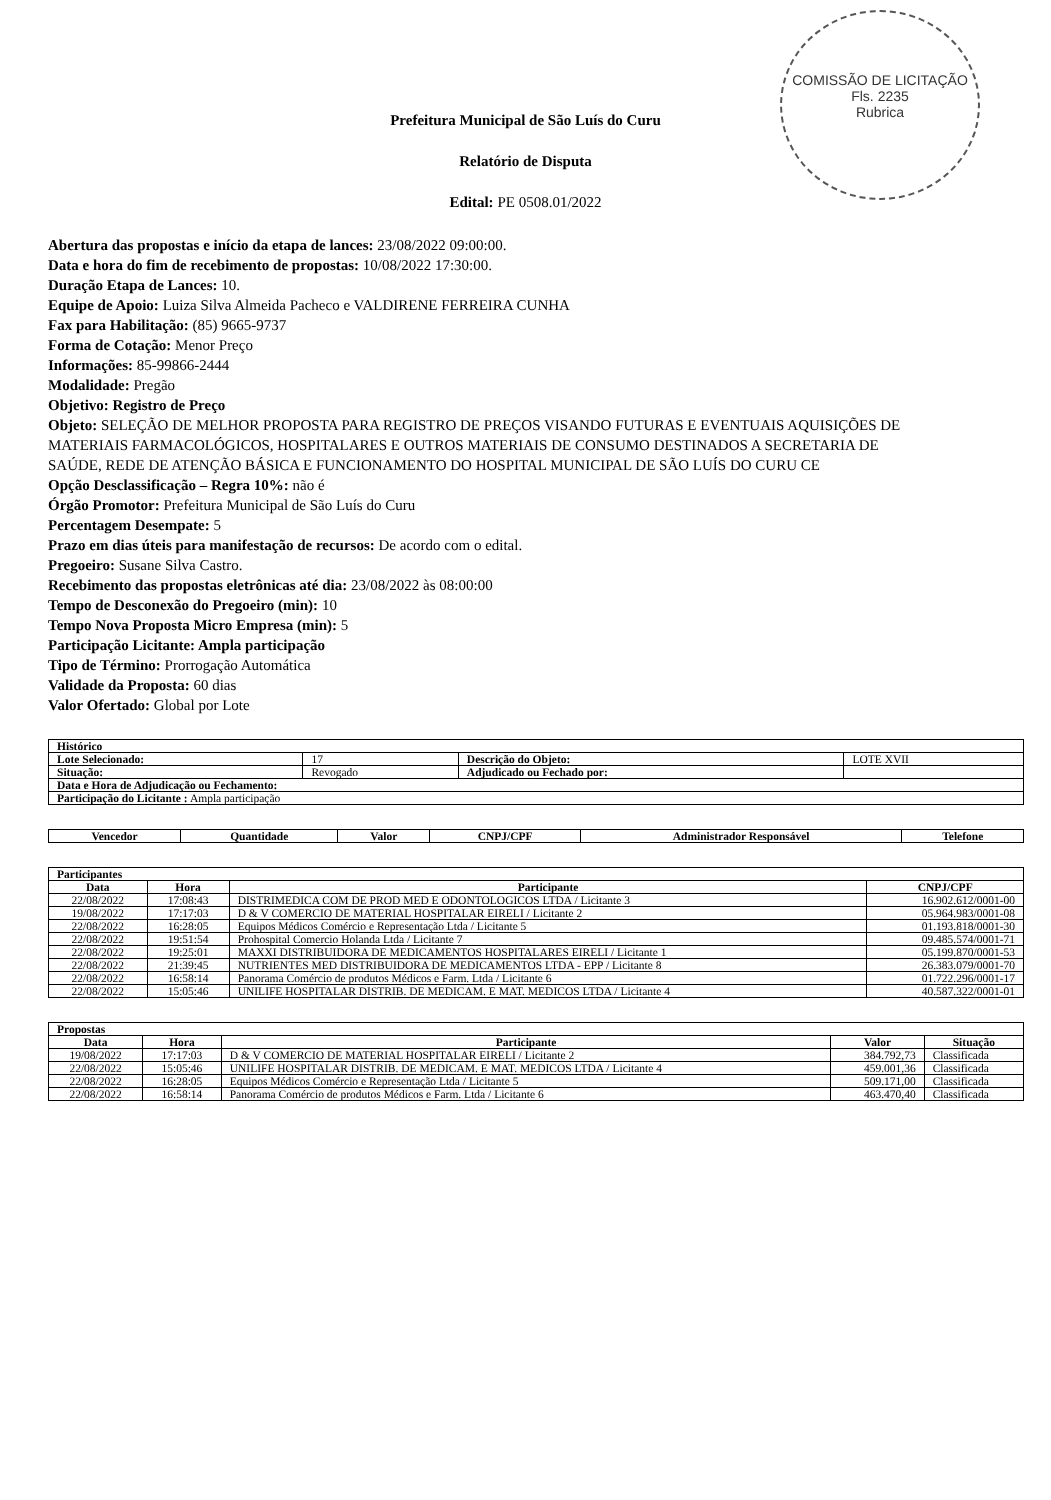COMISSÃO DE LICITAÇÃO
Fls. 2235
Rubrica
Prefeitura Municipal de São Luís do Curu
Relatório de Disputa
Edital: PE 0508.01/2022
Abertura das propostas e início da etapa de lances: 23/08/2022 09:00:00.
Data e hora do fim de recebimento de propostas: 10/08/2022 17:30:00.
Duração Etapa de Lances: 10.
Equipe de Apoio: Luiza Silva Almeida Pacheco e VALDIRENE FERREIRA CUNHA
Fax para Habilitação: (85) 9665-9737
Forma de Cotação: Menor Preço
Informações: 85-99866-2444
Modalidade: Pregão
Objetivo: Registro de Preço
Objeto: SELEÇÃO DE MELHOR PROPOSTA PARA REGISTRO DE PREÇOS VISANDO FUTURAS E EVENTUAIS AQUISIÇÕES DE MATERIAIS FARMACOLÓGICOS, HOSPITALARES E OUTROS MATERIAIS DE CONSUMO DESTINADOS A SECRETARIA DE SAÚDE, REDE DE ATENÇÃO BÁSICA E FUNCIONAMENTO DO HOSPITAL MUNICIPAL DE SÃO LUÍS DO CURU CE
Opção Desclassificação – Regra 10%: não é
Órgão Promotor: Prefeitura Municipal de São Luís do Curu
Percentagem Desempate: 5
Prazo em dias úteis para manifestação de recursos: De acordo com o edital.
Pregoeiro: Susane Silva Castro.
Recebimento das propostas eletrônicas até dia: 23/08/2022 às 08:00:00
Tempo de Desconexão do Pregoeiro (min): 10
Tempo Nova Proposta Micro Empresa (min): 5
Participação Licitante: Ampla participação
Tipo de Término: Prorrogação Automática
Validade da Proposta: 60 dias
Valor Ofertado: Global por Lote
| Histórico | | | |
| --- | --- | --- | --- |
| Lote Selecionado: | 17 | Descrição do Objeto: | LOTE XVII |
| Situação: | Revogado | Adjudicado ou Fechado por: | |
| Data e Hora de Adjudicação ou Fechamento: | | | |
| Participação do Licitante : Ampla participação | | | |
| Vencedor | Quantidade | Valor | CNPJ/CPF | Administrador Responsável | Telefone |
| --- | --- | --- | --- | --- | --- |
| Participantes | | | |
| --- | --- | --- | --- |
| Data | Hora | Participante | CNPJ/CPF |
| 22/08/2022 | 17:08:43 | DISTRIMEDICA COM DE PROD MED E ODONTOLOGICOS LTDA / Licitante 3 | 16.902.612/0001-00 |
| 19/08/2022 | 17:17:03 | D & V COMERCIO DE MATERIAL HOSPITALAR EIRELI / Licitante 2 | 05.964.983/0001-08 |
| 22/08/2022 | 16:28:05 | Equipos Médicos Comércio e Representação Ltda / Licitante 5 | 01.193.818/0001-30 |
| 22/08/2022 | 19:51:54 | Prohospital Comercio Holanda Ltda / Licitante 7 | 09.485.574/0001-71 |
| 22/08/2022 | 19:25:01 | MAXXI DISTRIBUIDORA DE MEDICAMENTOS HOSPITALARES EIRELI / Licitante 1 | 05.199.870/0001-53 |
| 22/08/2022 | 21:39:45 | NUTRIENTES MED DISTRIBUIDORA DE MEDICAMENTOS LTDA - EPP / Licitante 8 | 26.383.079/0001-70 |
| 22/08/2022 | 16:58:14 | Panorama Comércio de produtos Médicos e Farm. Ltda / Licitante 6 | 01.722.296/0001-17 |
| 22/08/2022 | 15:05:46 | UNILIFE HOSPITALAR DISTRIB. DE MEDICAM. E MAT. MEDICOS LTDA / Licitante 4 | 40.587.322/0001-01 |
| Propostas | | | | |
| --- | --- | --- | --- | --- |
| Data | Hora | Participante | Valor | Situação |
| 19/08/2022 | 17:17:03 | D & V COMERCIO DE MATERIAL HOSPITALAR EIRELI / Licitante 2 | 384.792,73 | Classificada |
| 22/08/2022 | 15:05:46 | UNILIFE HOSPITALAR DISTRIB. DE MEDICAM. E MAT. MEDICOS LTDA / Licitante 4 | 459.001,36 | Classificada |
| 22/08/2022 | 16:28:05 | Equipos Médicos Comércio e Representação Ltda / Licitante 5 | 509.171,00 | Classificada |
| 22/08/2022 | 16:58:14 | Panorama Comércio de produtos Médicos e Farm. Ltda / Licitante 6 | 463.470,40 | Classificada |